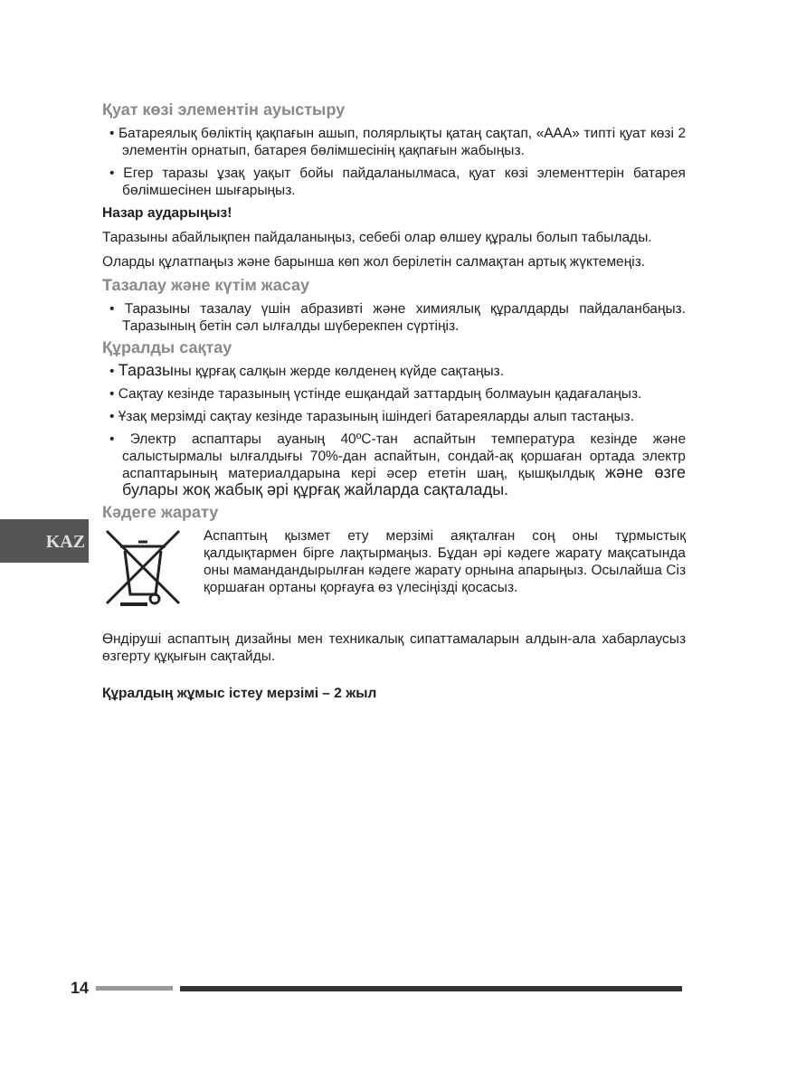KAZ
Қуат көзі элементін ауыстыру
• Батареялық бөліктің қақпағын ашып, полярлықты қатаң сақтап, «ААА» типті қуат көзі 2 элементін орнатып, батарея бөлімшесінің қақпағын жабыңыз.
• Егер таразы ұзақ уақыт бойы пайдаланылмаса, қуат көзі элементтерін батарея бөлімшесінен шығарыңыз.
Назар аударыңыз!
Таразыны абайлықпен пайдаланыңыз, себебі олар өлшеу құралы болып табылады.
Оларды құлатпаңыз және барынша көп жол берілетін салмақтан артық жүктемеңіз.
Тазалау және күтім жасау
• Таразыны тазалау үшін абразивті және химиялық құралдарды пайдаланбаңыз. Таразының бетін сәл ылғалды шүберекпен сүртіңіз.
Құралды сақтау
• Таразыны құрғақ салқын жерде көлденең күйде сақтаңыз.
• Сақтау кезінде таразының үстінде ешқандай заттардың болмауын қадағалаңыз.
• Ұзақ мерзімді сақтау кезінде таразының ішіндегі батареяларды алып тастаңыз.
• Электр аспаптары ауаның 40ºС-тан аспайтын температура кезінде және салыстырмалы ылғалдығы 70%-дан аспайтын, сондай-ақ қоршаған ортада электр аспаптарының материалдарына кері әсер ететін шаң, қышқылдық және өзге булары жоқ жабық әрі құрғақ жайларда сақталады.
Кәдеге жарату
Аспаптың қызмет ету мерзімі аяқталған соң оны тұрмыстық қалдықтармен бірге лақтырмаңыз. Бұдан әрі кәдеге жарату мақсатында оны мамандандырылған кәдеге жарату орнына апарыңыз. Осылайша Сіз қоршаған ортаны қорғауға өз үлесіңізді қосасыз.
Өндіруші аспаптың дизайны мен техникалық сипаттамаларын алдын-ала хабарлаусыз өзгерту құқығын сақтайды.
Құралдың жұмыс істеу мерзімі – 2 жыл
14